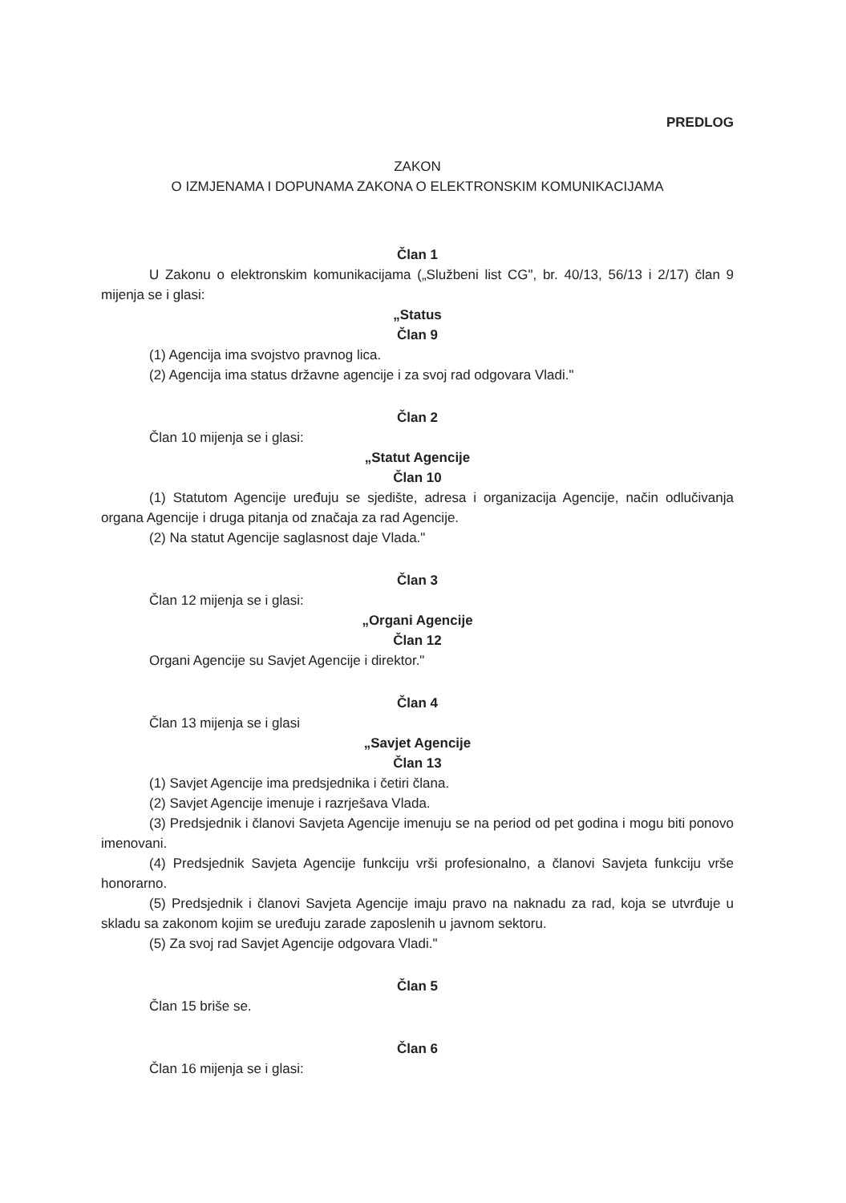PREDLOG
ZAKON
O IZMJENAMA I DOPUNAMA ZAKONA O ELEKTRONSKIM KOMUNIKACIJAMA
Član 1
U Zakonu o elektronskim komunikacijama („Službeni list CG", br. 40/13, 56/13 i 2/17) član 9 mijenja se i glasi:
„Status
Član 9
(1) Agencija ima svojstvo pravnog lica.
(2) Agencija ima status državne agencije i za svoj rad odgovara Vladi."
Član 2
Član 10 mijenja se i glasi:
„Statut Agencije
Član 10
(1) Statutom Agencije uređuju se sjedište, adresa i organizacija Agencije, način odlučivanja organa Agencije i druga pitanja od značaja za rad Agencije.
(2) Na statut Agencije saglasnost daje Vlada."
Član 3
Član 12 mijenja se i glasi:
„Organi Agencije
Član 12
Organi Agencije su Savjet Agencije i direktor."
Član 4
Član 13 mijenja se i glasi
„Savjet Agencije
Član 13
(1) Savjet Agencije ima predsjednika i četiri člana.
(2) Savjet Agencije imenuje i razrješava Vlada.
(3) Predsjednik i članovi Savjeta Agencije imenuju se na period od pet godina i mogu biti ponovo imenovani.
(4) Predsjednik Savjeta Agencije funkciju vrši profesionalno, a članovi Savjeta funkciju vrše honorarno.
(5) Predsjednik i članovi Savjeta Agencije imaju pravo na naknadu za rad, koja se utvrđuje u skladu sa zakonom kojim se uređuju zarade zaposlenih u javnom sektoru.
(5) Za svoj rad Savjet Agencije odgovara Vladi."
Član 5
Član 15 briše se.
Član 6
Član 16 mijenja se i glasi: